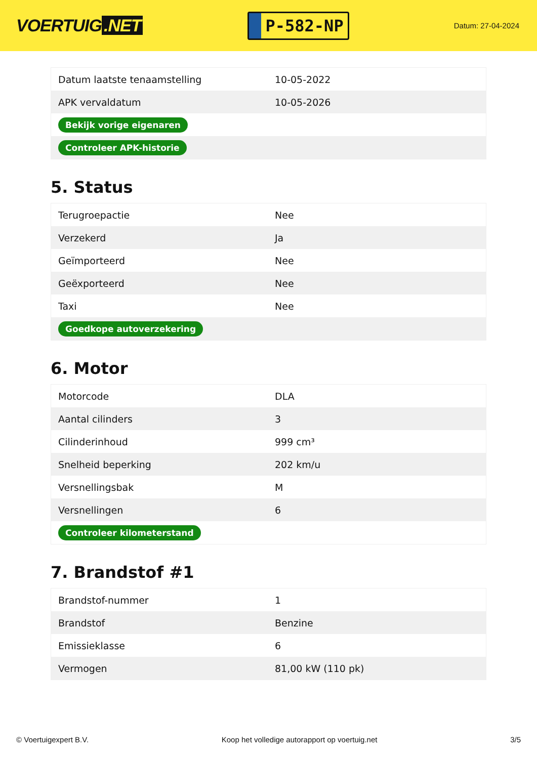VOERTUIG.NET
P-582-NP
Datum: 27-04-2024
| Datum laatste tenaamstelling | 10-05-2022 |
| APK vervaldatum | 10-05-2026 |
| Bekijk vorige eigenaren | |
| Controleer APK-historie | |
5. Status
| Terugroepactie | Nee |
| Verzekerd | Ja |
| Geïmporteerd | Nee |
| Geëxporteerd | Nee |
| Taxi | Nee |
| Goedkope autoverzekering | |
6. Motor
| Motorcode | DLA |
| Aantal cilinders | 3 |
| Cilinderinhoud | 999 cm³ |
| Snelheid beperking | 202 km/u |
| Versnellingsbak | M |
| Versnellingen | 6 |
| Controleer kilometerstand | |
7. Brandstof #1
| Brandstof-nummer | 1 |
| Brandstof | Benzine |
| Emissieklasse | 6 |
| Vermogen | 81,00 kW (110 pk) |
© Voertuigexpert B.V. Koop het volledige autorapport op voertuig.net 3/5